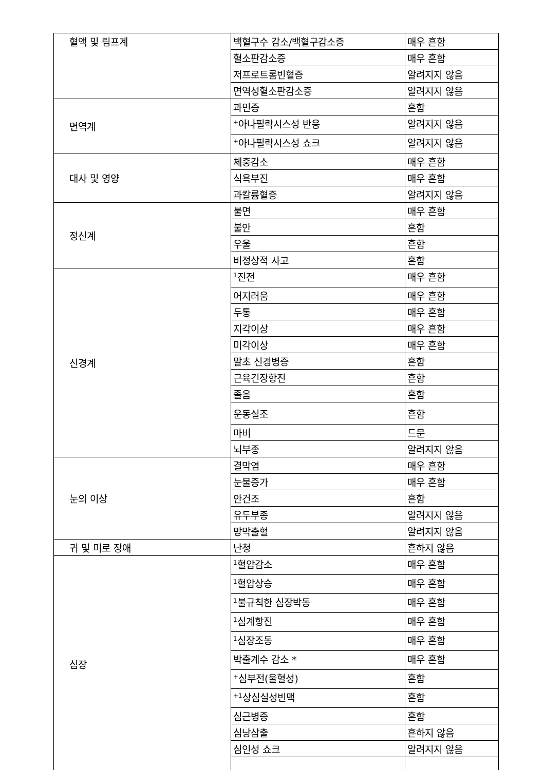| 혈액 및 림프계 | 백혈구수 감소/백혈구감소증 | 매우 흔함 |
| | 혈소판감소증 | 매우 흔함 |
| | 저프로트롬빈혈증 | 알려지지 않음 |
| | 면역성혈소판감소증 | 알려지지 않음 |
| 면역계 | 과민증 | 흔함 |
| | <sup>+</sup>아나필락시스성 반응 | 알려지지 않음 |
| | <sup>+</sup>아나필락시스성 쇼크 | 알려지지 않음 |
| 대사 및 영양 | 체중감소 | 매우 흔함 |
| | 식욕부진 | 매우 흔함 |
| | 과칼륨혈증 | 알려지지 않음 |
| 정신계 | 불면 | 매우 흔함 |
| | 불안 | 흔함 |
| | 우울 | 흔함 |
| | 비정상적 사고 | 흔함 |
| 신경계 | <sup>1</sup> 진전 | 매우 흔함 |
| | 어지러움 | 매우 흔함 |
| | 두통 | 매우 흔함 |
| | 지각이상 | 매우 흔함 |
| | 미각이상 | 매우 흔함 |
| | 말초 신경병증 | 흔함 |
| | 근육긴장항진 | 흔함 |
| | 졸음 | 흔함 |
| | 운동실조 | 흔함 |
| | 마비 | 드문 |
| | 뇌부종 | 알려지지 않음 |
| 눈의 이상 | 결막염 | 매우 흔함 |
| | 눈물증가 | 매우 흔함 |
| | 안건조 | 흔함 |
| | 유두부종 | 알려지지 않음 |
| | 망막출혈 | 알려지지 않음 |
| 귀 및 미로 장애 | 난청 | 흔하지 않음 |
| 심장 | <sup>1</sup> 혈압감소 | 매우 흔함 |
| | <sup>1</sup> 혈압상승 | 매우 흔함 |
| | <sup>1</sup> 불규칙한 심장박동 | 매우 흔함 |
| | <sup>1</sup> 심계항진 | 매우 흔함 |
| | <sup>1</sup> 심장조동 | 매우 흔함 |
| | 박출계수 감소 * | 매우 흔함 |
| | <sup>+</sup>심부전(울혈성) | 흔함 |
| | <sup>+1</sup>상심실성빈맥 | 흔함 |
| | 심근병증 | 흔함 |
| | 심낭삼출 | 흔하지 않음 |
| | 심인성 쇼크 | 알려지지 않음 |